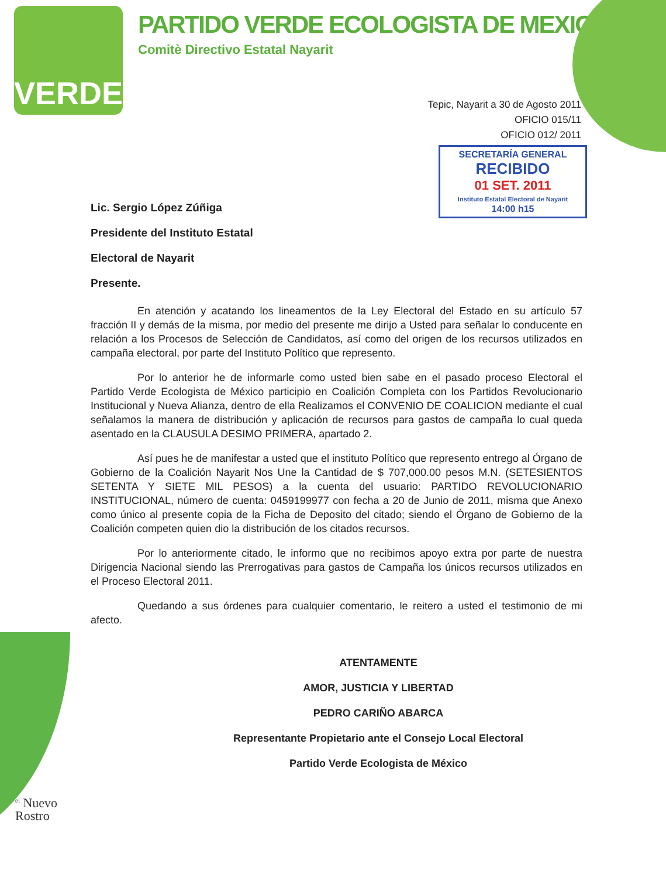VERDE
PARTIDO VERDE ECOLOGISTA DE MEXICO
Comitè Directivo Estatal Nayarit
Tepic, Nayarit a 30 de Agosto 2011
OFICIO 015/11
OFICIO 012/ 2011
SECRETARÍA GENERAL
RECIBIDO
01 SET. 2011
Instituto Estatal Electoral de Nayarit
14:00 h15
Lic. Sergio López Zúñiga
Presidente del Instituto Estatal
Electoral de Nayarit
Presente.
En atención y acatando los lineamentos de la Ley Electoral del Estado en su artículo 57 fracción II y demás de la misma, por medio del presente me dirijo a Usted para señalar lo conducente en relación a los Procesos de Selección de Candidatos, así como del origen de los recursos utilizados en campaña electoral, por parte del Instituto Político que represento.
Por lo anterior he de informarle como usted bien sabe en el pasado proceso Electoral el Partido Verde Ecologista de México participio en Coalición Completa con los Partidos Revolucionario Institucional y Nueva Alianza, dentro de ella Realizamos el CONVENIO DE COALICION mediante el cual señalamos la manera de distribución y aplicación de recursos para gastos de campaña lo cual queda asentado en la CLAUSULA DESIMO PRIMERA, apartado 2.
Así pues he de manifestar a usted que el instituto Político que represento entrego al Órgano de Gobierno de la Coalición Nayarit Nos Une la Cantidad de $ 707,000.00 pesos M.N. (SETESIENTOS SETENTA Y SIETE MIL PESOS) a la cuenta del usuario: PARTIDO REVOLUCIONARIO INSTITUCIONAL, número de cuenta: 0459199977 con fecha a 20 de Junio de 2011, misma que Anexo como único al presente copia de la Ficha de Deposito del citado; siendo el Órgano de Gobierno de la Coalición competen quien dio la distribución de los citados recursos.
Por lo anteriormente citado, le informo que no recibimos apoyo extra por parte de nuestra Dirigencia Nacional siendo las Prerrogativas para gastos de Campaña los únicos recursos utilizados en el Proceso Electoral 2011.
Quedando a sus órdenes para cualquier comentario, le reitero a usted el testimonio de mi afecto.
ATENTAMENTE
AMOR, JUSTICIA Y LIBERTAD
PEDRO CARIÑO ABARCA
Representante Propietario ante el Consejo Local Electoral
Partido Verde Ecologista de México
<sup>el</sup> Nuevo
Rostro